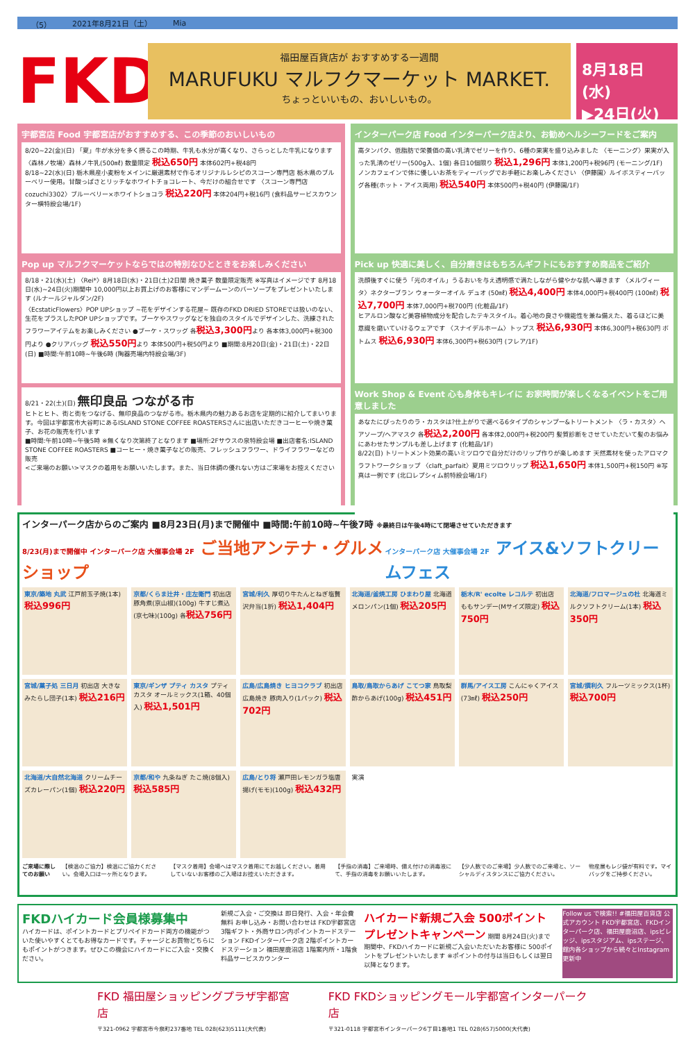（5） 2021年8月21日（土） Mia
FKD
福田屋百貨店が おすすめする一週間
MARUFUKU マルフクマーケット MARKET.
ちょっといいもの、おいしいもの。
8月18日(水)
▶24日(火)
宇都宮店 Food 宇都宮店がおすすめする、この季節のおいしいもの
8/20~22(金)(日) 「夏」牛が水分を多く摂るこの時期、牛乳も水分が高くなり、さらっとした牛乳になります 〈森林ノ牧場〉森林ノ牛乳(500㎖) 数量限定 税込650円 本体602円+税48円
8/18~22(水)(日) 栃木県産小麦粉をメインに厳選素材で作るオリジナルレシピのスコーン専門店 栃木県のブルーベリー使用。甘酸っぱさとリッチなホワイトチョコレート、今だけの組合せです 〈スコーン専門店cozuchi3302〉ブルーベリー×ホワイトショコラ 税込220円 本体204円+税16円 (食料品サービスカウンター横特設会場/1F)
Pop up マルフクマーケットならではの特別なひとときをお楽しみください
8/18・21(水)(土) 〈Rei*〉8月18日(水)・21日(土)2日間 焼き菓子 数量限定販売 ※写真はイメージです 8月18日(水)~24日(火)期間中 10,000円以上お買上げのお客様にマンデームーンのバーソープをプレゼントいたします (ルナールジャルダン/2F)
〈EcstaticFlowers〉POP UPショップ ~花をデザインする花屋~ 既存のFKD DRIED STOREでは扱いのない、生花をプラスしたPOP UPショップです。ブーケやスワッグなどを独自のスタイルでデザインした、洗練されたフラワーアイテムをお楽しみください ●ブーケ・スワッグ 各税込3,300円より 各本体3,000円+税300円より ●クリアバッグ 税込550円より 本体500円+税50円より ■期間:8月20日(金)・21日(土)・22日(日) ■時間:午前10時~午後6時 (陶器売場内特設会場/3F)
8/21・22(土)(日) 無印良品 つながる市
ヒトとヒト、街と街をつなげる、無印良品のつながる市。栃木県内の魅力あるお店を定期的に紹介してまいります。今回は宇都宮市大谷町にあるISLAND STONE COFFEE ROASTERSさんに出店いただきコーヒーや焼き菓子、お花の販売を行います
■時間:午前10時~午後5時 ※無くなり次第終了となります ■場所:2Fサウスの泉特設会場 ■出店者名:ISLAND STONE COFFEE ROASTERS ■コーヒー・焼き菓子などの販売、フレッシュフラワー、ドライフラワーなどの販売
<ご来場のお願い>マスクの着用をお願いいたします。また、当日体調の優れない方はご来場をお控えください
インターパーク店 Food インターパーク店より、お勧めヘルシーフードをご案内
高タンパク、低脂肪で栄養価の高い乳清でゼリーを作り、6種の果実を盛り込みました 〈モーニング〉果実が入った乳清のゼリー(500g入、1個) 各日10個限り 税込1,296円 本体1,200円+税96円 (モーニング/1F)
ノンカフェインで体に優しいお茶をティーバッグでお手軽にお楽しみください 〈伊藤園〉ルイボスティーバッグ各種(ホット・アイス両用) 税込540円 本体500円+税40円 (伊藤園/1F)
Pick up 快適に美しく、自分磨きはもちろんギフトにもおすすめ商品をご紹介
洗顔後すぐに使う「光のオイル」うるおいを与え透明感で満たしながら健やかな肌へ導きます 〈メルヴィータ〉ネクターブラン ウォーターオイル デュオ (50㎖) 税込4,400円 本体4,000円+税400円 (100㎖) 税込7,700円 本体7,000円+税700円 (化粧品/1F)
ヒアルロン酸など美容植物成分を配合したテキスタイル。着心地の良さや機能性を兼ね備えた、着るほどに美意識を磨いていけるウェアです 〈スナイデルホーム〉トップス 税込6,930円 本体6,300円+税630円 ボトムス 税込6,930円 本体6,300円+税630円 (フレア/1F)
Work Shop & Event 心も身体もキレイに お家時間が楽しくなるイベントをご用意しました
あなたにぴったりのラ・カスタは?仕上がりで選べる6タイプのシャンプー&トリートメント 〈ラ・カスタ〉ヘアソープ/ヘアマスク 各税込2,200円 各本体2,000円+税200円 髪質診断をさせていただいて髪のお悩みにあわせたサンプルも差し上げます (化粧品/1F)
8/22(日) トリートメント効果の高いミツロウで自分だけのリップ作りが楽しめます 天然素材を使ったアロマクラフトワークショップ 〈claft_parfait〉夏用ミツロウリップ 税込1,650円 本体1,500円+税150円 ※写真は一例です (北口レプシィム前特設会場/1F)
インターパーク店からのご案内 ■8月23日(月)まで開催中 ■時間:午前10時~午後7時 ※最終日は午後4時にて閉場させていただきます
8/23(月)まで開催中 インターパーク店 大催事会場 2F ご当地アンテナ・グルメショップ インターパーク店 大催事会場 2F アイス&ソフトクリームフェス
東京/築地 丸武 江戸前玉子焼(1本) 税込996円
京都/くらま辻井・庄左衛門 初出店 豚角煮(京山椒)(100g) 牛すじ煮込(京七味)(100g) 各税込756円
宮城/利久 厚切り牛たんとねぎ塩贅沢弁当(1折) 税込1,404円
北海道/釜焼工房 ひまわり屋 北海道メロンパン(1個) 税込205円
栃木/R' ecolte レコルテ 初出店 ももサンデー(Mサイズ限定) 税込750円
北海道/フロマージュの杜 北海道ミルクソフトクリーム(1本) 税込350円
宮城/菓子処 三日月 初出店 大きなみたらし団子(1本) 税込216円
東京/ギンザ プティ カスタ プティ カスタ オールミックス(1箱、40個入) 税込1,501円
広島/広島焼き ヒヨコクラブ 初出店 広島焼き 豚肉入り(1パック) 税込702円
鳥取/鳥取からあげ こてつ家 鳥取梨酢からあげ(100g) 税込451円
群馬/アイス工房 こんにゃくアイス(73㎖) 税込250円
宮城/撰利久 フルーツミックス(1杯) 税込700円
北海道/大自然北海道 クリームチーズカレーパン(1個) 税込220円
京都/和や 九条ねぎ たこ焼(8個入) 税込585円
広島/とり将 瀬戸田レモンガラ塩唐揚げ(モモ)(100g) 税込432円
実演
ご来場に際してのお願い 【検温のご協力】検温にご協力ください。会場入口は一ヶ所となります。 【マスク着用】会場へはマスク着用にてお越しください。着用していないお客様のご入場はお控えいただきます。 【手指の消毒】ご来場時、備え付けの消毒液にて、手指の消毒をお願いいたします。 【少人数でのご来場】少人数でのご来場と、ソーシャルディスタンスにご協力ください。 物産展もレジ袋が有料です。マイバッグをご持参ください。
FKDハイカード会員様募集中
ハイカードは、ポイントカードとプリペイドカード両方の機能がついた使いやすくとてもお得なカードです。チャージとお買物どちらにもポイントがつきます。ぜひこの機会にハイカードにご入会・交換ください。
新規ご入会・ご交換は 即日発行、入会・年会費無料 お申し込み・お問い合わせは FKD宇都宮店 3階ギフト・外商サロン内ポイントカードステーション FKDインターパーク店 2階ポイントカードステーション 福田屋鹿沼店 1階案内所・1階食料品サービスカウンター
ハイカード新規ご入会 500ポイントプレゼントキャンペーン 期間 8月24日(火)まで
期間中、FKDハイカードに新規ご入会いただいたお客様に 500ポイントをプレゼントいたします ※ポイントの付与は当日もしくは翌日以降となります。
Follow us で検索!! #福田屋百貨店 公式アカウント FKD宇都宮店、FKDインターパーク店、福田屋鹿沼店、ipsビレッジ、ipsスタジアム、ipsステージ、館内各ショップから続々とInstagram更新中
FKD 福田屋ショッピングプラザ宇都宮店
〒321-0962 宇都宮市今泉町237番地 TEL 028(623)5111(大代表)
FKD FKDショッピングモール宇都宮インターパーク店
〒321-0118 宇都宮市インターパーク6丁目1番地1 TEL 028(657)5000(大代表)